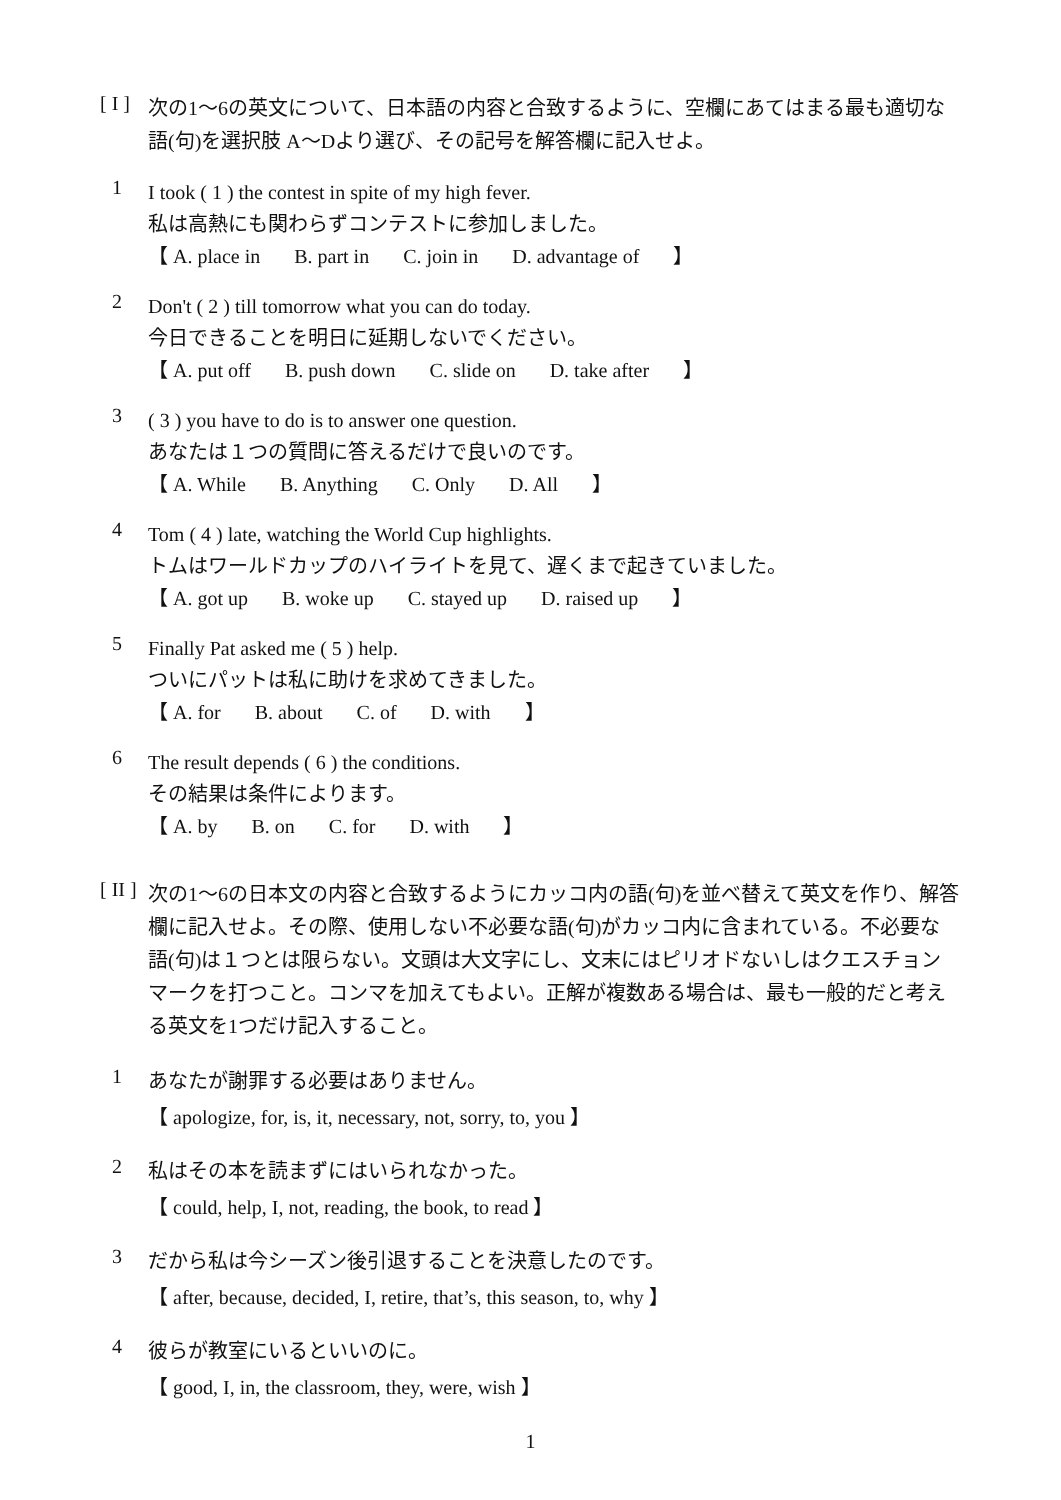[ I ]
次の1〜6の英文について、日本語の内容と合致するように、空欄にあてはまる最も適切な語(句)を選択肢 A〜Dより選び、その記号を解答欄に記入せよ。
1
I took ( 1 ) the contest in spite of my high fever.
私は高熱にも関わらずコンテストに参加しました。
【 A. place in B. part in C. join in D. advantage of 】
2
Don't ( 2 ) till tomorrow what you can do today.
今日できることを明日に延期しないでください。
【 A. put off B. push down C. slide on D. take after 】
3
( 3 ) you have to do is to answer one question.
あなたは１つの質問に答えるだけで良いのです。
【 A. While B. Anything C. Only D. All 】
4
Tom ( 4 ) late, watching the World Cup highlights.
トムはワールドカップのハイライトを見て、遅くまで起きていました。
【 A. got up B. woke up C. stayed up D. raised up 】
5
Finally Pat asked me ( 5 ) help.
ついにパットは私に助けを求めてきました。
【 A. for B. about C. of D. with 】
6
The result depends ( 6 ) the conditions.
その結果は条件によります。
【 A. by B. on C. for D. with 】
[ II ]
次の1〜6の日本文の内容と合致するようにカッコ内の語(句)を並べ替えて英文を作り、解答欄に記入せよ。その際、使用しない不必要な語(句)がカッコ内に含まれている。不必要な語(句)は１つとは限らない。文頭は大文字にし、文末にはピリオドないしはクエスチョンマークを打つこと。コンマを加えてもよい。正解が複数ある場合は、最も一般的だと考える英文を1つだけ記入すること。
1
あなたが謝罪する必要はありません。
【 apologize, for, is, it, necessary, not, sorry, to, you 】
2
私はその本を読まずにはいられなかった。
【 could, help, I, not, reading, the book, to read 】
3
だから私は今シーズン後引退することを決意したのです。
【 after, because, decided, I, retire, that’s, this season, to, why 】
4
彼らが教室にいるといいのに。
【 good, I, in, the classroom, they, were, wish 】
1